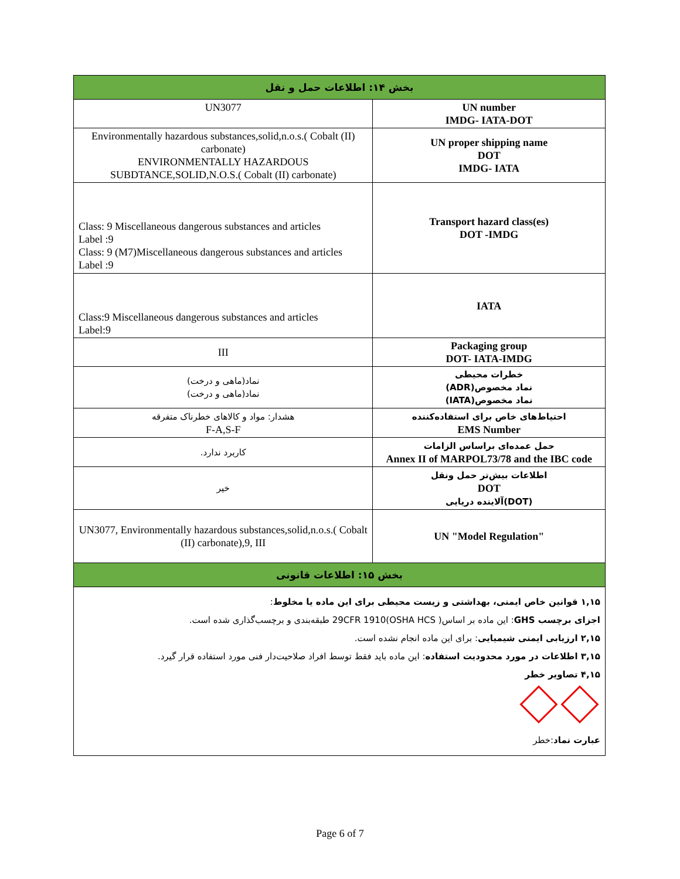| بخش ۱۴: اطلاعات حمل و نقل | |
| --- | --- |
| UN3077 | UN number IMDG- IATA-DOT |
| Environmentally hazardous substances,solid,n.o.s.( Cobalt (II) carbonate) ENVIRONMENTALLY HAZARDOUS SUBDTANCE,SOLID,N.O.S.( Cobalt (II) carbonate) | UN proper shipping name DOT IMDG- IATA |
| Class: 9 Miscellaneous dangerous substances and articles Label :9 Class: 9 (M7)Miscellaneous dangerous substances and articles Label :9 | Transport hazard class(es) DOT -IMDG |
| Class:9 Miscellaneous dangerous substances and articles Label:9 | IATA |
| III | Packaging group DOT- IATA-IMDG |
| نماد(ماهی و درخت) نماد(ماهی و درخت) | خطرات محیطی نماد مخصوص(ADR) نماد مخصوص(IATA) |
| هشدار: مواد و کالاهای خطرناک متفرقه F-A,S-F | احتیاط‌های خاص برای استفاده‌کننده EMS Number |
| کاربرد ندارد. | حمل عمده‌ای براساس الزامات Annex II of MARPOL73/78 and the IBC code |
| خیر | اطلاعات بیش‌تر حمل ونقل DOT آلاینده دریایی(DOT) |
| UN3077, Environmentally hazardous substances,solid,n.o.s.( Cobalt (II) carbonate),9, III | UN "Model Regulation" |
| بخش ۱۵: اطلاعات قانونی | |
| ۱,۱۵ قوانین خاص ایمنی، بهداشتی و زیست محیطی برای این ماده یا مخلوط : اجزای برچسب GHS : این ماده بر اساس( 29CFR 1910(OSHA HCS طبقه‌بندی و برچسب‌گذاری شده است. ۲,۱۵ ارزیابی ایمنی شیمیایی : برای این ماده انجام نشده است. ۳,۱۵ اطلاعات در مورد محدودیت استفاده : این ماده باید فقط توسط افراد صلاحیت‌دار فنی مورد استفاده قرار گیرد. ۴,۱۵ تصاویر خطر عبارت نماد :خطر | |
Page 6 of 7